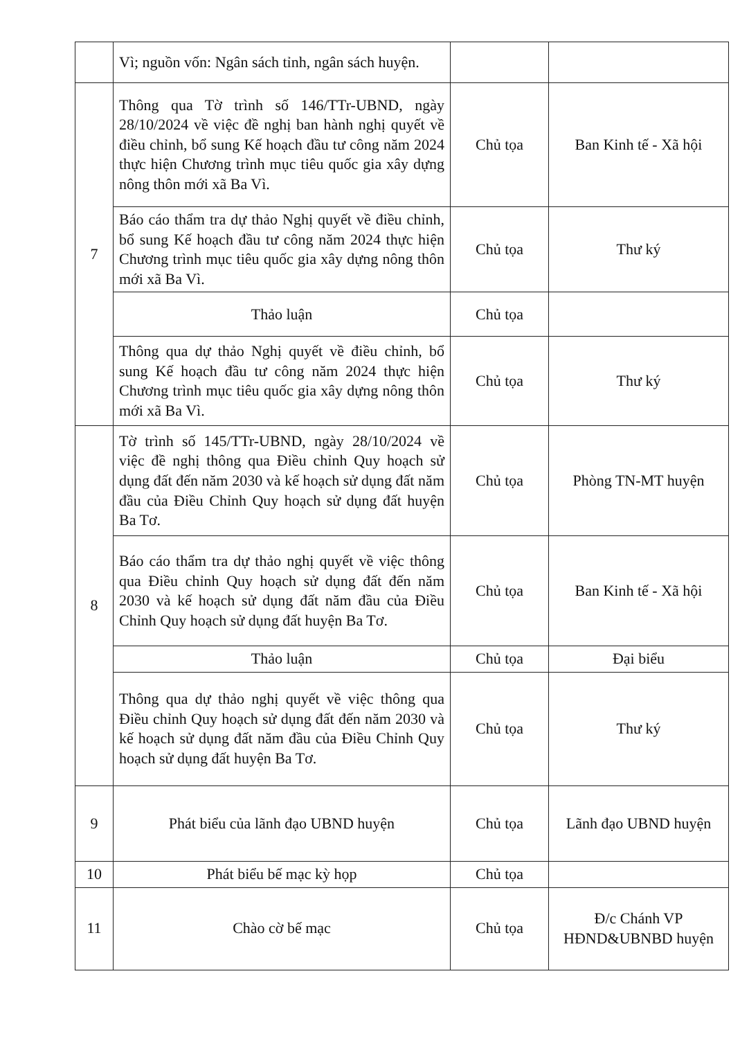| | Vì; nguồn vốn: Ngân sách tỉnh, ngân sách huyện. | | |
| 7 | Thông qua Tờ trình số 146/TTr-UBND, ngày 28/10/2024 về việc đề nghị ban hành nghị quyết về điều chỉnh, bổ sung Kế hoạch đầu tư công năm 2024 thực hiện Chương trình mục tiêu quốc gia xây dựng nông thôn mới xã Ba Vì. | Chủ tọa | Ban Kinh tế - Xã hội |
| | Báo cáo thẩm tra dự thảo Nghị quyết về điều chỉnh, bổ sung Kế hoạch đầu tư công năm 2024 thực hiện Chương trình mục tiêu quốc gia xây dựng nông thôn mới xã Ba Vì. | Chủ tọa | Thư ký |
| | Thảo luận | Chủ tọa | |
| | Thông qua dự thảo Nghị quyết về điều chỉnh, bổ sung Kế hoạch đầu tư công năm 2024 thực hiện Chương trình mục tiêu quốc gia xây dựng nông thôn mới xã Ba Vì. | Chủ tọa | Thư ký |
| 8 | Tờ trình số 145/TTr-UBND, ngày 28/10/2024 về việc đề nghị thông qua Điều chỉnh Quy hoạch sử dụng đất đến năm 2030 và kế hoạch sử dụng đất năm đầu của Điều Chỉnh Quy hoạch sử dụng đất huyện Ba Tơ. | Chủ tọa | Phòng TN-MT huyện |
| | Báo cáo thẩm tra dự thảo nghị quyết về việc thông qua Điều chỉnh Quy hoạch sử dụng đất đến năm 2030 và kế hoạch sử dụng đất năm đầu của Điều Chỉnh Quy hoạch sử dụng đất huyện Ba Tơ. | Chủ tọa | Ban Kinh tế - Xã hội |
| | Thảo luận | Chủ tọa | Đại biểu |
| | Thông qua dự thảo nghị quyết về việc thông qua Điều chỉnh Quy hoạch sử dụng đất đến năm 2030 và kế hoạch sử dụng đất năm đầu của Điều Chỉnh Quy hoạch sử dụng đất huyện Ba Tơ. | Chủ tọa | Thư ký |
| 9 | Phát biểu của lãnh đạo UBND huyện | Chủ tọa | Lãnh đạo UBND huyện |
| 10 | Phát biểu bế mạc kỳ họp | Chủ tọa | |
| 11 | Chào cờ bế mạc | Chủ tọa | Đ/c Chánh VP HĐND&UBNBD huyện |